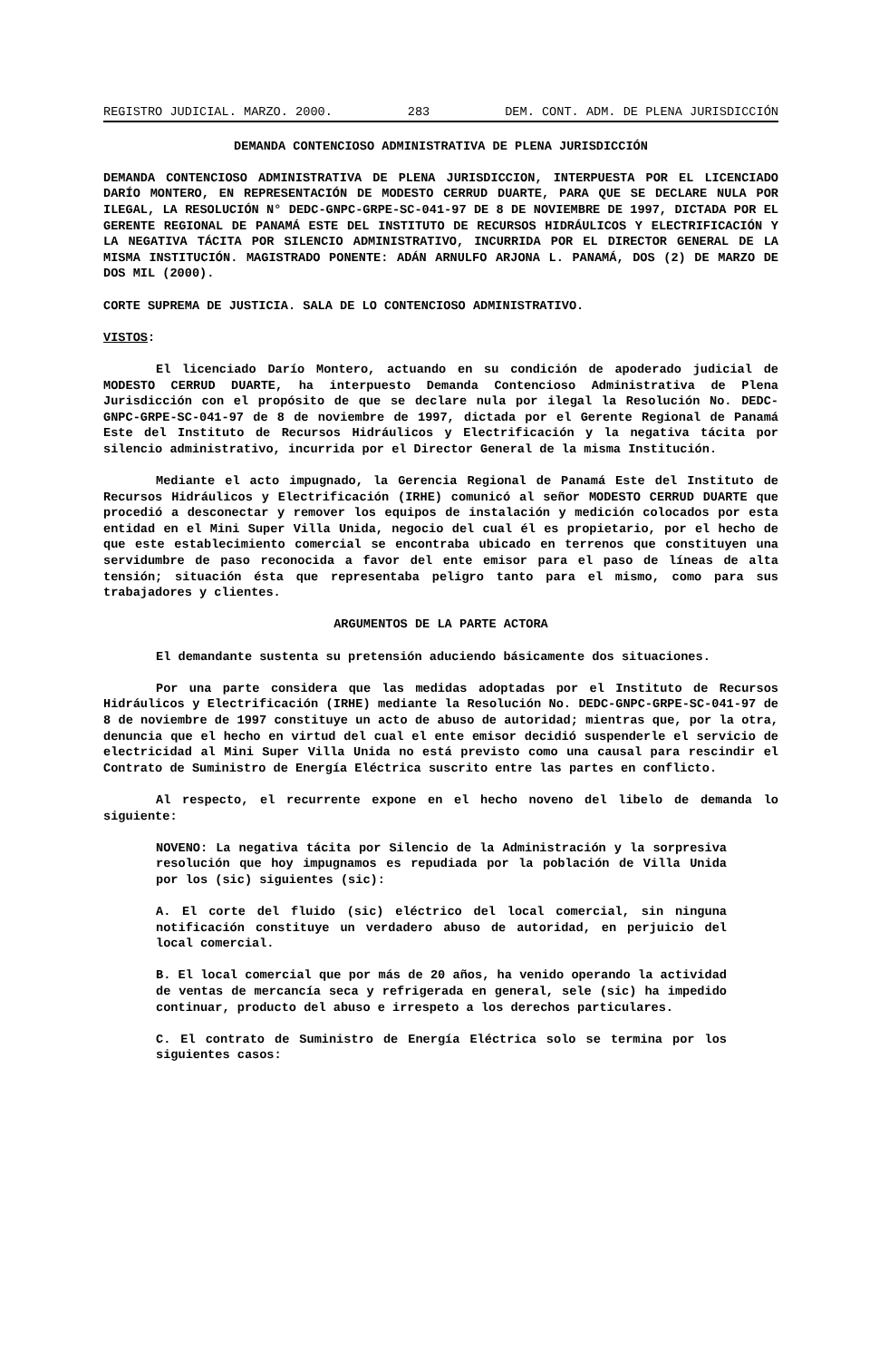REGISTRO JUDICIAL. MARZO. 2000. 283 DEM. CONT. ADM. DE PLENA JURISDICCIÓN
DEMANDA CONTENCIOSO ADMINISTRATIVA DE PLENA JURISDICCIÓN
DEMANDA CONTENCIOSO ADMINISTRATIVA DE PLENA JURISDICCION, INTERPUESTA POR EL LICENCIADO DARÍO MONTERO, EN REPRESENTACIÓN DE MODESTO CERRUD DUARTE, PARA QUE SE DECLARE NULA POR ILEGAL, LA RESOLUCIÓN N° DEDC-GNPC-GRPE-SC-041-97 DE 8 DE NOVIEMBRE DE 1997, DICTADA POR EL GERENTE REGIONAL DE PANAMÁ ESTE DEL INSTITUTO DE RECURSOS HIDRÁULICOS Y ELECTRIFICACIÓN Y LA NEGATIVA TÁCITA POR SILENCIO ADMINISTRATIVO, INCURRIDA POR EL DIRECTOR GENERAL DE LA MISMA INSTITUCIÓN. MAGISTRADO PONENTE: ADÁN ARNULFO ARJONA L. PANAMÁ, DOS (2) DE MARZO DE DOS MIL (2000).
CORTE SUPREMA DE JUSTICIA. SALA DE LO CONTENCIOSO ADMINISTRATIVO.
VISTOS:
El licenciado Darío Montero, actuando en su condición de apoderado judicial de MODESTO CERRUD DUARTE, ha interpuesto Demanda Contencioso Administrativa de Plena Jurisdicción con el propósito de que se declare nula por ilegal la Resolución No. DEDC-GNPC-GRPE-SC-041-97 de 8 de noviembre de 1997, dictada por el Gerente Regional de Panamá Este del Instituto de Recursos Hidráulicos y Electrificación y la negativa tácita por silencio administrativo, incurrida por el Director General de la misma Institución.
Mediante el acto impugnado, la Gerencia Regional de Panamá Este del Instituto de Recursos Hidráulicos y Electrificación (IRHE) comunicó al señor MODESTO CERRUD DUARTE que procedió a desconectar y remover los equipos de instalación y medición colocados por esta entidad en el Mini Super Villa Unida, negocio del cual él es propietario, por el hecho de que este establecimiento comercial se encontraba ubicado en terrenos que constituyen una servidumbre de paso reconocida a favor del ente emisor para el paso de líneas de alta tensión; situación ésta que representaba peligro tanto para el mismo, como para sus trabajadores y clientes.
ARGUMENTOS DE LA PARTE ACTORA
El demandante sustenta su pretensión aduciendo básicamente dos situaciones.
Por una parte considera que las medidas adoptadas por el Instituto de Recursos Hidráulicos y Electrificación (IRHE) mediante la Resolución No. DEDC-GNPC-GRPE-SC-041-97 de 8 de noviembre de 1997 constituye un acto de abuso de autoridad; mientras que, por la otra, denuncia que el hecho en virtud del cual el ente emisor decidió suspenderle el servicio de electricidad al Mini Super Villa Unida no está previsto como una causal para rescindir el Contrato de Suministro de Energía Eléctrica suscrito entre las partes en conflicto.
Al respecto, el recurrente expone en el hecho noveno del libelo de demanda lo siguiente:
NOVENO: La negativa tácita por Silencio de la Administración y la sorpresiva resolución que hoy impugnamos es repudiada por la población de Villa Unida por los (sic) siguientes (sic):
A. El corte del fluido (sic) eléctrico del local comercial, sin ninguna notificación constituye un verdadero abuso de autoridad, en perjuicio del local comercial.
B. El local comercial que por más de 20 años, ha venido operando la actividad de ventas de mercancía seca y refrigerada en general, sele (sic) ha impedido continuar, producto del abuso e irrespeto a los derechos particulares.
C. El contrato de Suministro de Energía Eléctrica solo se termina por los siguientes casos: